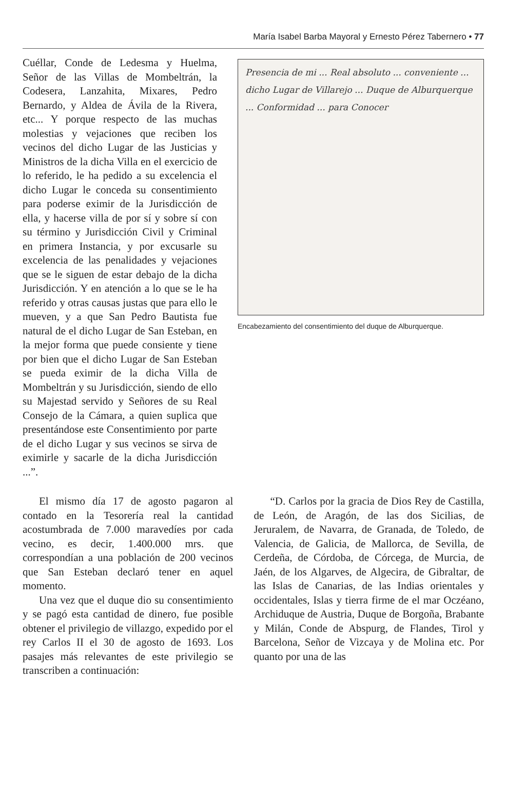María Isabel Barba Mayoral y Ernesto Pérez Tabernero • 77
Cuéllar, Conde de Ledesma y Huelma, Señor de las Villas de Mombeltrán, la Codesera, Lanzahita, Mixares, Pedro Bernardo, y Aldea de Ávila de la Rivera, etc... Y porque respecto de las muchas molestias y vejaciones que reciben los vecinos del dicho Lugar de las Justicias y Ministros de la dicha Villa en el exercicio de lo referido, le ha pedido a su excelencia el dicho Lugar le conceda su consentimiento para poderse eximir de la Jurisdicción de ella, y hacerse villa de por sí y sobre sí con su término y Jurisdicción Civil y Criminal en primera Instancia, y por excusarle su excelencia de las penalidades y vejaciones que se le siguen de estar debajo de la dicha Jurisdicción. Y en atención a lo que se le ha referido y otras causas justas que para ello le mueven, y a que San Pedro Bautista fue natural de el dicho Lugar de San Esteban, en la mejor forma que puede consiente y tiene por bien que el dicho Lugar de San Esteban se pueda eximir de la dicha Villa de Mombeltrán y su Jurisdicción, siendo de ello su Majestad servido y Señores de su Real Consejo de la Cámara, a quien suplica que presentándose este Consentimiento por parte de el dicho Lugar y sus vecinos se sirva de eximirle y sacarle de la dicha Jurisdicción ...”.
Presencia de mi ... Real absoluto ... conveniente ... dicho Lugar de Villarejo ... Duque de Alburquerque ... Conformidad ... para Conocer
Encabezamiento del consentimiento del duque de Alburquerque.
El mismo día 17 de agosto pagaron al contado en la Tesorería real la cantidad acostumbrada de 7.000 maravedíes por cada vecino, es decir, 1.400.000 mrs. que correspondían a una población de 200 vecinos que San Esteban declaró tener en aquel momento.
Una vez que el duque dio su consentimiento y se pagó esta cantidad de dinero, fue posible obtener el privilegio de villazgo, expedido por el rey Carlos II el 30 de agosto de 1693. Los pasajes más relevantes de este privilegio se transcriben a continuación:
“D. Carlos por la gracia de Dios Rey de Castilla, de León, de Aragón, de las dos Sicilias, de Jeruralem, de Navarra, de Granada, de Toledo, de Valencia, de Galicia, de Mallorca, de Sevilla, de Cerdeña, de Córdoba, de Córcega, de Murcia, de Jaén, de los Algarves, de Algecira, de Gibraltar, de las Islas de Canarias, de las Indias orientales y occidentales, Islas y tierra firme de el mar Oczéano, Archiduque de Austria, Duque de Borgoña, Brabante y Milán, Conde de Abspurg, de Flandes, Tirol y Barcelona, Señor de Vizcaya y de Molina etc. Por quanto por una de las